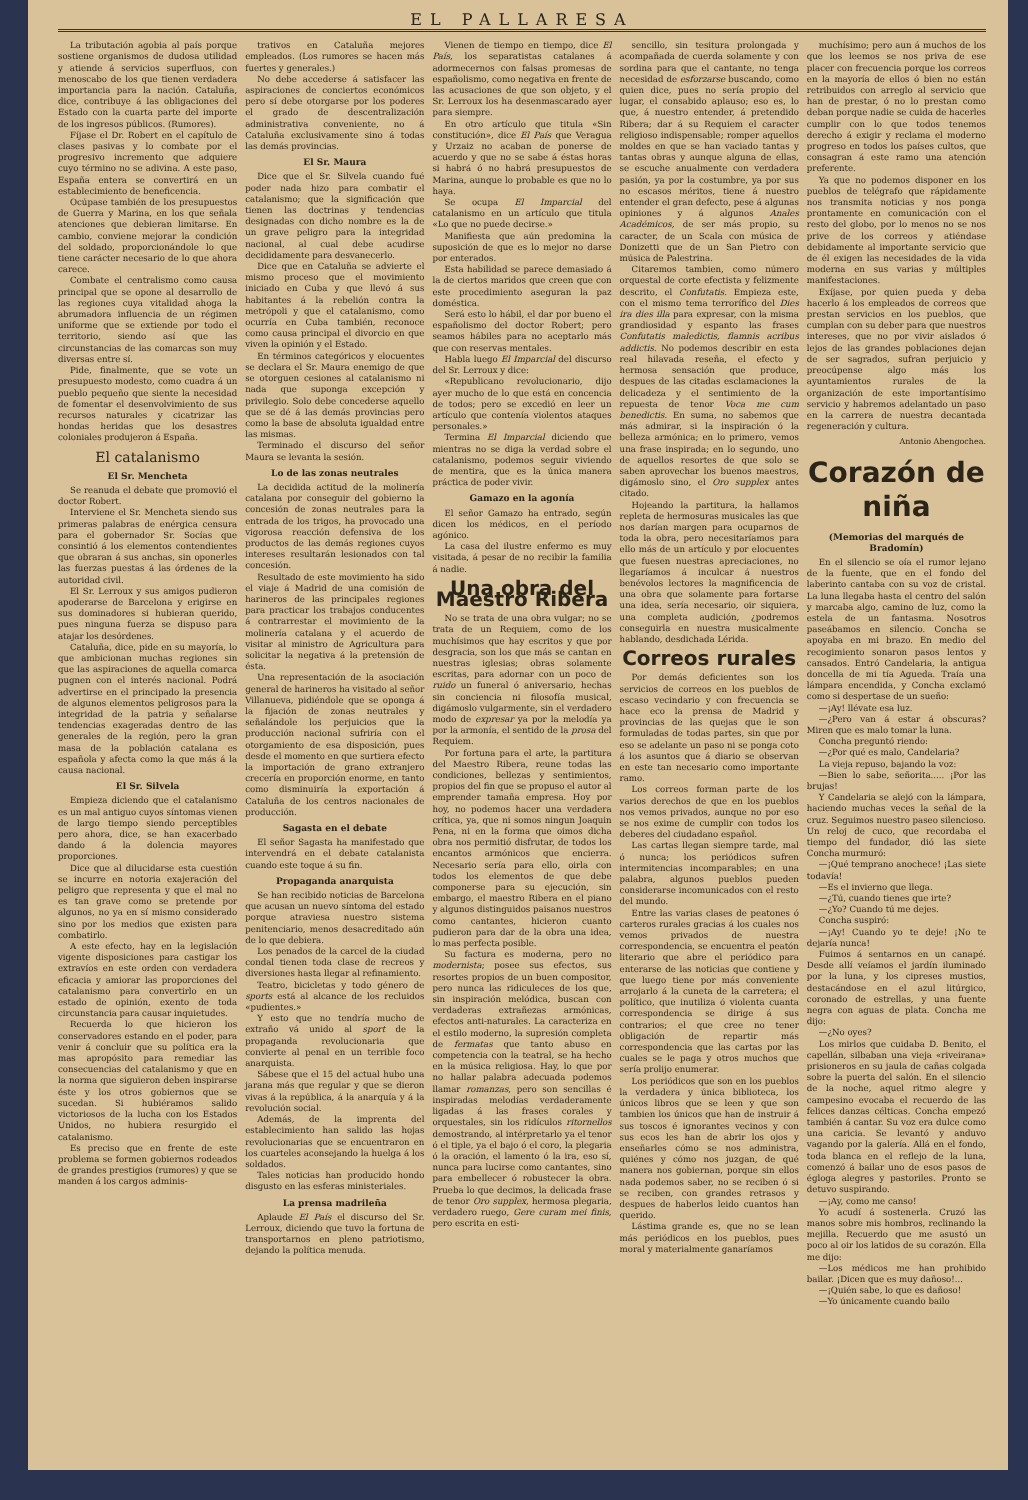EL PALLARESA
La tributación agobia al país porque sostiene organismos de dudosa utilidad y atiende á servicios superfluos, con menoscabo de los que tienen verdadera importancia para la nación. Cataluña, dice, contribuye á las obligaciones del Estado con la cuarta parte del importe de los ingresos públicos. (Rumores).
Fíjase el Dr. Robert en el capítulo de clases pasivas y lo combate por el progresivo incremento que adquiere cuyo término no se adivina. A este paso, España entera se convertirá en un establecimiento de beneficencia.
Ocúpase también de los presupuestos de Guerra y Marina, en los que señala atenciones que debieran limitarse. En cambio, conviene mejorar la condición del soldado, proporcionándole lo que tiene carácter necesario de lo que ahora carece.
Combate el centralismo como causa principal que se opone al desarrollo de las regiones cuya vitalidad ahoga la abrumadora influencia de un régimen uniforme que se extiende por todo el territorio, siendo así que las circunstancias de las comarcas son muy diversas entre sí.
Pide, finalmente, que se vote un presupuesto modesto, como cuadra á un pueblo pequeño que siente la necesidad de fomentar el desenvolvimiento de sus recursos naturales y cicatrizar las hondas heridas que los desastres coloniales produjeron á España.
El catalanismo
El Sr. Mencheta
Se reanuda el debate que promovió el doctor Robert.
Interviene el Sr. Mencheta siendo sus primeras palabras de enérgica censura para el gobernador Sr. Socías que consintió á los elementos contendientes que obraran á sus anchas, sin oponerles las fuerzas puestas á las órdenes de la autoridad civil.
El Sr. Lerroux y sus amigos pudieron apoderarse de Barcelona y erigirse en sus dominadores si hubieran querido, pues ninguna fuerza se dispuso para atajar los desórdenes.
Cataluña, dice, pide en su mayoría, lo que ambicionan muchas regiones sin que las aspiraciones de aquella comarca pugnen con el interés nacional. Podrá advertirse en el principado la presencia de algunos elementos peligrosos para la integridad de la patria y señalarse tendencias exageradas dentro de las generales de la región, pero la gran masa de la población catalana es española y afecta como la que más á la causa nacional.
El Sr. Silvela
Empieza diciendo que el catalanismo es un mal antiguo cuyos síntomas vienen de largo tiempo siendo perceptibles pero ahora, dice, se han exacerbado dando á la dolencia mayores proporciones.
Dice que al dilucidarse esta cuestión se incurre en notoria exajeración del peligro que representa y que el mal no es tan grave como se pretende por algunos, no ya en sí mismo considerado sino por los medios que existen para combatirlo.
A este efecto, hay en la legislación vigente disposiciones para castigar los extravíos en este orden con verdadera eficacia y amiorar las proporciones del catalanismo para convertirlo en un estado de opinión, exento de toda circunstancia para causar inquietudes.
Recuerda lo que hicieron los conservadores estando en el poder, para venir á concluir que su política era la mas apropósito para remediar las consecuencias del catalanismo y que en la norma que siguieron deben inspirarse éste y los otros gobiernos que se sucedan. Si hubiéramos salido victoriosos de la lucha con los Estados Unidos, no hubiera resurgido el catalanismo.
Es preciso que en frente de este problema se formen gobiernos rodeados de grandes prestigios (rumores) y que se manden á los cargos adminis-
trativos en Cataluña mejores empleados. (Los rumores se hacen más fuertes y generales.)
No debe accederse á satisfacer las aspiraciones de conciertos económicos pero sí debe otorgarse por los poderes el grado de descentralización administrativa conveniente, no á Cataluña exclusivamente sino á todas las demás provincias.
El Sr. Maura
Dice que el Sr. Silvela cuando fué poder nada hizo para combatir el catalanismo; que la significación que tienen las doctrinas y tendencias designadas con dicho nombre es la de un grave peligro para la integridad nacional, al cual debe acudirse decididamente para desvanecerlo.
Dice que en Cataluña se advierte el mismo proceso que el movimiento iniciado en Cuba y que llevó á sus habitantes á la rebelión contra la metrópoli y que el catalanismo, como ocurría en Cuba también, reconoce como causa principal el divorcio en que viven la opinión y el Estado.
En términos categóricos y elocuentes se declara el Sr. Maura enemigo de que se otorguen cesiones al catalanismo ni nada que suponga excepción y privilegio. Solo debe concederse aquello que se dé á las demás provincias pero como la base de absoluta igualdad entre las mismas.
Terminado el discurso del señor Maura se levanta la sesión.
Lo de las zonas neutrales
La decidida actitud de la molinería catalana por conseguir del gobierno la concesión de zonas neutrales para la entrada de los trigos, ha provocado una vigorosa reacción defensiva de los productos de las demás regiones cuyos intereses resultarán lesionados con tal concesión.
Resultado de este movimiento ha sido el viaje á Madrid de una comisión de harineros de las principales regiones para practicar los trabajos conducentes á contrarrestar el movimiento de la molinería catalana y el acuerdo de visitar al ministro de Agricultura para solicitar la negativa á la pretensión de ésta.
Una representación de la asociación general de harineros ha visitado al señor Villanueva, pidiéndole que se oponga á la fijación de zonas neutrales y señalándole los perjuicios que la producción nacional sufriría con el otorgamiento de esa disposición, pues desde el momento en que surtiera efecto la importación de grano extranjero crecería en proporción enorme, en tanto como disminuiría la exportación á Cataluña de los centros nacionales de producción.
Sagasta en el debate
El señor Sagasta ha manifestado que intervendrá en el debate catalanista cuando este toque á su fin.
Propaganda anarquista
Se han recibido noticias de Barcelona que acusan un nuevo síntoma del estado porque atraviesa nuestro sistema penitenciario, menos desacreditado aún de lo que debiera.
Los penados de la carcel de la ciudad condal tienen toda clase de recreos y diversiones hasta llegar al refinamiento.
Teatro, bicicletas y todo género de sports está al alcance de los recluidos «pudientes.»
Y esto que no tendría mucho de extraño vá unido al sport de la propaganda revolucionaria que convierte al penal en un terrible foco anarquista.
Sábese que el 15 del actual hubo una jarana más que regular y que se dieron vivas á la república, á la anarquía y á la revolución social.
Además, de la imprenta del establecimiento han salido las hojas revolucionarias que se encuentraron en los cuarteles aconsejando la huelga á los soldados.
Tales noticias han producido hondo disgusto en las esferas ministeriales.
La prensa madrileña
Aplaude El País el discurso del Sr. Lerroux, diciendo que tuvo la fortuna de transportarnos en pleno patriotismo, dejando la política menuda.
Vienen de tiempo en tiempo, dice El País, los separatistas catalanes á adormecernos con falsas promesas de españolismo, como negativa en frente de las acusaciones de que son objeto, y el Sr. Lerroux los ha desenmascarado ayer para siempre.
En otro artículo que titula «Sin constitución», dice El País que Veragua y Urzaiz no acaban de ponerse de acuerdo y que no se sabe á éstas horas si habrá ó no habrá presupuestos de Marina, aunque lo probable es que no lo haya.
Se ocupa El Imparcial del catalanismo en un artículo que titula «Lo que no puede decirse.»
Manifiesta que aún predomina la suposición de que es lo mejor no darse por enterados.
Esta habilidad se parece demasiado á la de ciertos maridos que creen que con este procedimiento aseguran la paz doméstica.
Será esto lo hábil, el dar por bueno el españolismo del doctor Robert; pero seamos hábiles para no aceptarlo más que con reservas mentales.
Habla luego El Imparcial del discurso del Sr. Lerroux y dice:
«Republicano revolucionario, dijo ayer mucho de lo que está en concencia de todos; pero se excedió en leer un artículo que contenía violentos ataques personales.»
Termina El Imparcial diciendo que mientras no se diga la verdad sobre el catalanismo, podemos seguir viviendo de mentira, que es la única manera práctica de poder vivir.
Gamazo en la agonía
El señor Gamazo ha entrado, según dicen los médicos, en el período agónico.
La casa del ilustre enfermo es muy visitada, á pesar de no recibir la familia á nadie.
Una obra del Maestro Ribera
No se trata de una obra vulgar; no se trata de un Requiem, como de los muchísimos que hay escritos y que por desgracia, son los que más se cantan en nuestras iglesias; obras solamente escritas, para adornar con un poco de ruido un funeral ó aniversario, hechas sin conciencia ni filosofía musical, digámoslo vulgarmente, sin el verdadero modo de expresar ya por la melodía ya por la armonía, el sentido de la prosa del Requiem.
Por fortuna para el arte, la partitura del Maestro Ribera, reune todas las condiciones, bellezas y sentimientos, propios del fin que se propuso el autor al emprender tamaña empresa. Hoy por hoy, no podemos hacer una verdadera crítica, ya, que ni somos ningun Joaquin Pena, ni en la forma que oimos dicha obra nos permitió disfrutar, de todos los encantos armónicos que encierra. Necesario sería para ello, oirla con todos los elementos de que debe componerse para su ejecución, sin embargo, el maestro Ribera en el piano y algunos distinguidos paisanos nuestros como cantantes, hicieron cuanto pudieron para dar de la obra una idea, lo mas perfecta posible.
Su factura es moderna, pero no modernista; posee sus efectos, sus resortes propios de un buen compositor, pero nunca las ridiculeces de los que, sin inspiración melódica, buscan con verdaderas extrañezas armónicas, efectos anti-naturales. La caracteriza en el estilo moderno, la supresión completa de fermatas que tanto abuso en competencia con la teatral, se ha hecho en la música religiosa. Hay, lo que por no hallar palabra adecuada podemos llamar romanzas, pero son sencillas é inspiradas melodías verdaderamente ligadas á las frases corales y orquestales, sin los ridículos ritornellos demostrando, al intérpretarlo ya el tenor ó el tiple, ya el bajo ó el coro, la plegaria ó la oración, el lamento ó la ira, eso sí, nunca para lucirse como cantantes, sino para embellecer ó robustecer la obra. Prueba lo que decimos, la delicada frase de tenor Oro supplex, hermosa plegaria, verdadero ruego, Gere curam mei finis, pero escrita en esti-
sencillo, sin tesitura prolongada y acompañada de cuerda solamente y con sordina para que el cantante, no tenga necesidad de esforzarse buscando, como quien dice, pues no sería propio del lugar, el consabido aplauso; eso es, lo que, á nuestro entender, á pretendido Ribera; dar á su Requiem el caracter religioso indispensable; romper aquellos moldes en que se han vaciado tantas y tantas obras y aunque alguna de ellas, se escuche anualmente con verdadera pasión, ya por la costumbre, ya por sus no escasos méritos, tiene á nuestro entender el gran defecto, pese á algunas opiniones y á algunos Anales Académicos, de ser más propio, su caracter, de un Scala con música de Donizetti que de un San Pietro con música de Palestrina.
Citaremos tambien, como número orquestal de corte efectista y felizmente descrito, el Confutatis. Empieza este, con el mismo tema terrorífico del Dies ira dies illa para expresar, con la misma grandiosidad y espanto las frases Confutatis maledictis, flamnis acribus addictis. No podemos describir en esta real hilavada reseña, el efecto y hermosa sensación que produce, despues de las citadas esclamaciones la delicadeza y el sentimiento de la repuesta de tenor Voca me cum benedictis. En suma, no sabemos que más admirar, si la inspiración ó la belleza armónica; en lo primero, vemos una frase inspirada; en lo segundo, uno de aquellos resortes de que solo se saben aprovechar los buenos maestros, digámoslo sino, el Oro supplex antes citado.
Hojeando la partitura, la hallamos repleta de hermosuras musicales las que nos darían margen para ocuparnos de toda la obra, pero necesitaríamos para ello más de un artículo y por elocuentes que fuesen nuestras apreciaciones, no llegaríamos á inculcar á nuestros benévolos lectores la magnificencia de una obra que solamente para fortarse una idea, sería necesario, oir siquiera, una completa audición, ¿podremos conseguirla en nuestra musicalmente hablando, desdichada Lérida.
Correos rurales
Por demás deficientes son los servicios de correos en los pueblos de escaso vecindario y con frecuencia se hace eco la prensa de Madrid y provincias de las quejas que le son formuladas de todas partes, sin que por eso se adelante un paso ni se ponga coto á los asuntos que á diario se observan en este tan necesario como importante ramo.
Los correos forman parte de los varios derechos de que en los pueblos nos vemos privados, aunque no por eso se nos exime de cumplir con todos los deberes del ciudadano español.
Las cartas llegan siempre tarde, mal ó nunca; los periódicos sufren intermitencias incomparables; en una palabra, algunos pueblos pueden considerarse incomunicados con el resto del mundo.
Entre las varias clases de peatones ó carteros rurales gracias á los cuales nos vemos privados de nuestra correspondencia, se encuentra el peatón literario que abre el periódico para enterarse de las noticias que contiene y que luego tiene por más conveniente arrojarlo á la cuneta de la carretera; el político, que inutiliza ó violenta cuanta correspondencia se dirige á sus contrarios; el que cree no tener obligación de repartir más correspondencia que las cartas por las cuales se le paga y otros muchos que sería prolijo enumerar.
Los periódicos que son en los pueblos la verdadera y única biblioteca, los únicos libros que se leen y que son tambien los únicos que han de instruir á sus toscos é ignorantes vecinos y con sus ecos les han de abrir los ojos y enseñarles cómo se nos administra, quiénes y cómo nos juzgan, de qué manera nos gobiernan, porque sin ellos nada podemos saber, no se reciben ó si se reciben, con grandes retrasos y despues de haberlos leido cuantos han querido.
Lástima grande es, que no se lean más periódicos en los pueblos, pues moral y materialmente ganaríamos
muchísimo; pero aun á muchos de los que los leemos se nos priva de ese placer con frecuencia porque los correos en la mayoría de ellos ó bien no están retribuidos con arreglo al servicio que han de prestar, ó no lo prestan como deban porque nadie se cuida de hacerles cumplir con lo que todos tenemos derecho á exigir y reclama el moderno progreso en todos los países cultos, que consagran á este ramo una atención preferente.
Ya que no podemos disponer en los pueblos de telégrafo que rápidamente nos transmita noticias y nos ponga prontamente en comunicación con el resto del globo, por lo menos no se nos prive de los correos y atiéndase debidamente al importante servicio que de él exigen las necesidades de la vida moderna en sus varias y múltiples manifestaciones.
Exíjase, por quien pueda y deba hacerlo á los empleados de correos que prestan servicios en los pueblos, que cumplan con su deber para que nuestros intereses, que no por vivir aislados ó lejos de las grandes poblaciones dejan de ser sagrados, sufran perjuicio y preocúpense algo más los ayuntamientos rurales de la organización de este importantísimo servicio y habremos adelantado un paso en la carrera de nuestra decantada regeneración y cultura.
Antonio Abengochea.
Corazón de niña
(Memorias del marqués de Bradomín)
En el silencio se oía el rumor lejano de la fuente, que en el fondo del laberinto cantaba con su voz de cristal. La luna llegaba hasta el centro del salón y marcaba algo, camino de luz, como la estela de un fantasma. Nosotros paseábamos en silencio. Concha se apoyaba en mi brazo. En medio del recogimiento sonaron pasos lentos y cansados. Entró Candelaria, la antigua doncella de mi tía Agueda. Traía una lámpara encendida, y Concha exclamó como si despertase de un sueño:
—¡Ay! llévate esa luz.
—¿Pero van á estar á obscuras? Miren que es malo tomar la luna.
Concha preguntó riendo:
—¿Por qué es malo, Candelaria?
La vieja repuso, bajando la voz:
—Bien lo sabe, señorita..... ¡Por las brujas!
Y Candelaria se alejó con la lámpara, haciendo muchas veces la señal de la cruz. Seguimos nuestro paseo silencioso. Un reloj de cuco, que recordaba el tiempo del fundador, dió las siete Concha murmuró:
—¡Qué temprano anochece! ¡Las siete todavía!
—Es el invierno que llega.
—¿Tú, cuando tienes que irte?
—¿Yo? Cuando tú me dejes.
Concha suspiró:
—¡Ay! Cuando yo te deje! ¡No te dejaría nunca!
Fuimos á sentarnos en un canapé. Desde allí veíamos el jardín iluminado por la luna, y los cipreses mustios, destacándose en el azul litúrgico, coronado de estrellas, y una fuente negra con aguas de plata. Concha me dijo:
—¿No oyes?
Los mirlos que cuidaba D. Benito, el capellán, silbaban una vieja «riveirana» prisioneros en su jaula de cañas colgada sobre la puerta del salón. En el silencio de la noche, aquel ritmo alegre y campesino evocaba el recuerdo de las felices danzas célticas. Concha empezó también á cantar. Su voz era dulce como una caricia. Se levantó y anduvo vagando por la galería. Allá en el fondo, toda blanca en el reflejo de la luna, comenzó á bailar uno de esos pasos de égloga alegres y pastoriles. Pronto se detuvo suspirando.
—¡Ay, como me canso!
Yo acudí á sostenerla. Cruzó las manos sobre mis hombros, reclinando la mejilla. Recuerdo que me asustó un poco al oir los latidos de su corazón. Ella me dijo:
—Los médicos me han prohibido bailar. ¡Dicen que es muy dañoso!...
—¡Quién sabe, lo que es dañoso!
—Yo únicamente cuando bailo